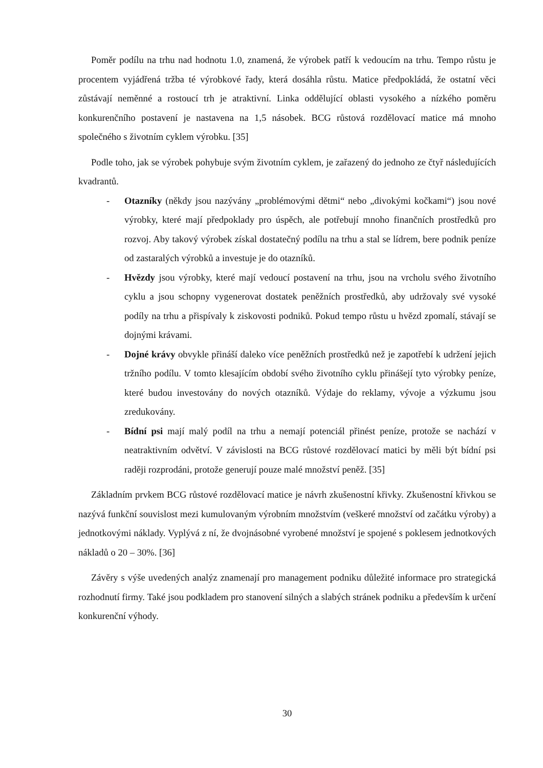Poměr podílu na trhu nad hodnotu 1.0, znamená, že výrobek patří k vedoucím na trhu. Tempo růstu je procentem vyjádřená tržba té výrobkové řady, která dosáhla růstu. Matice předpokládá, že ostatní věci zůstávají neměnné a rostoucí trh je atraktivní. Linka oddělující oblasti vysokého a nízkého poměru konkurenčního postavení je nastavena na 1,5 násobek. BCG růstová rozdělovací matice má mnoho společného s životním cyklem výrobku. [35]
Podle toho, jak se výrobek pohybuje svým životním cyklem, je zařazený do jednoho ze čtyř následujících kvadrantů.
- Otazníky (někdy jsou nazývány „problémovými dětmi“ nebo „divokými kočkami“) jsou nové výrobky, které mají předpoklady pro úspěch, ale potřebují mnoho finančních prostředků pro rozvoj. Aby takový výrobek získal dostatečný podílu na trhu a stal se lídrem, bere podnik peníze od zastaralých výrobků a investuje je do otazníků.
- Hvězdy jsou výrobky, které mají vedoucí postavení na trhu, jsou na vrcholu svého životního cyklu a jsou schopny vygenerovat dostatek peněžních prostředků, aby udržovaly své vysoké podíly na trhu a přispívaly k ziskovosti podniků. Pokud tempo růstu u hvězd zpomalí, stávají se dojnými krávami.
- Dojné krávy obvykle přináší daleko více peněžních prostředků než je zapotřebí k udržení jejich tržního podílu. V tomto klesajícím období svého životního cyklu přinášejí tyto výrobky peníze, které budou investovány do nových otazníků. Výdaje do reklamy, vývoje a výzkumu jsou zredukovány.
- Bídní psi mají malý podíl na trhu a nemají potenciál přinést peníze, protože se nachází v neatraktivním odvětví. V závislosti na BCG růstové rozdělovací matici by měli být bídní psi raději rozprodáni, protože generují pouze malé množství peněž. [35]
Základním prvkem BCG růstové rozdělovací matice je návrh zkušenostní křivky. Zkušenostní křivkou se nazývá funkční souvislost mezi kumulovaným výrobním množstvím (veškeré množství od začátku výroby) a jednotkovými náklady. Vyplývá z ní, že dvojnásobné vyrobené množství je spojené s poklesem jednotkových nákladů o 20 – 30%. [36]
Závěry s výše uvedených analýz znamenají pro management podniku důležité informace pro strategická rozhodnutí firmy. Také jsou podkladem pro stanovení silných a slabých stránek podniku a především k určení konkurenční výhody.
30